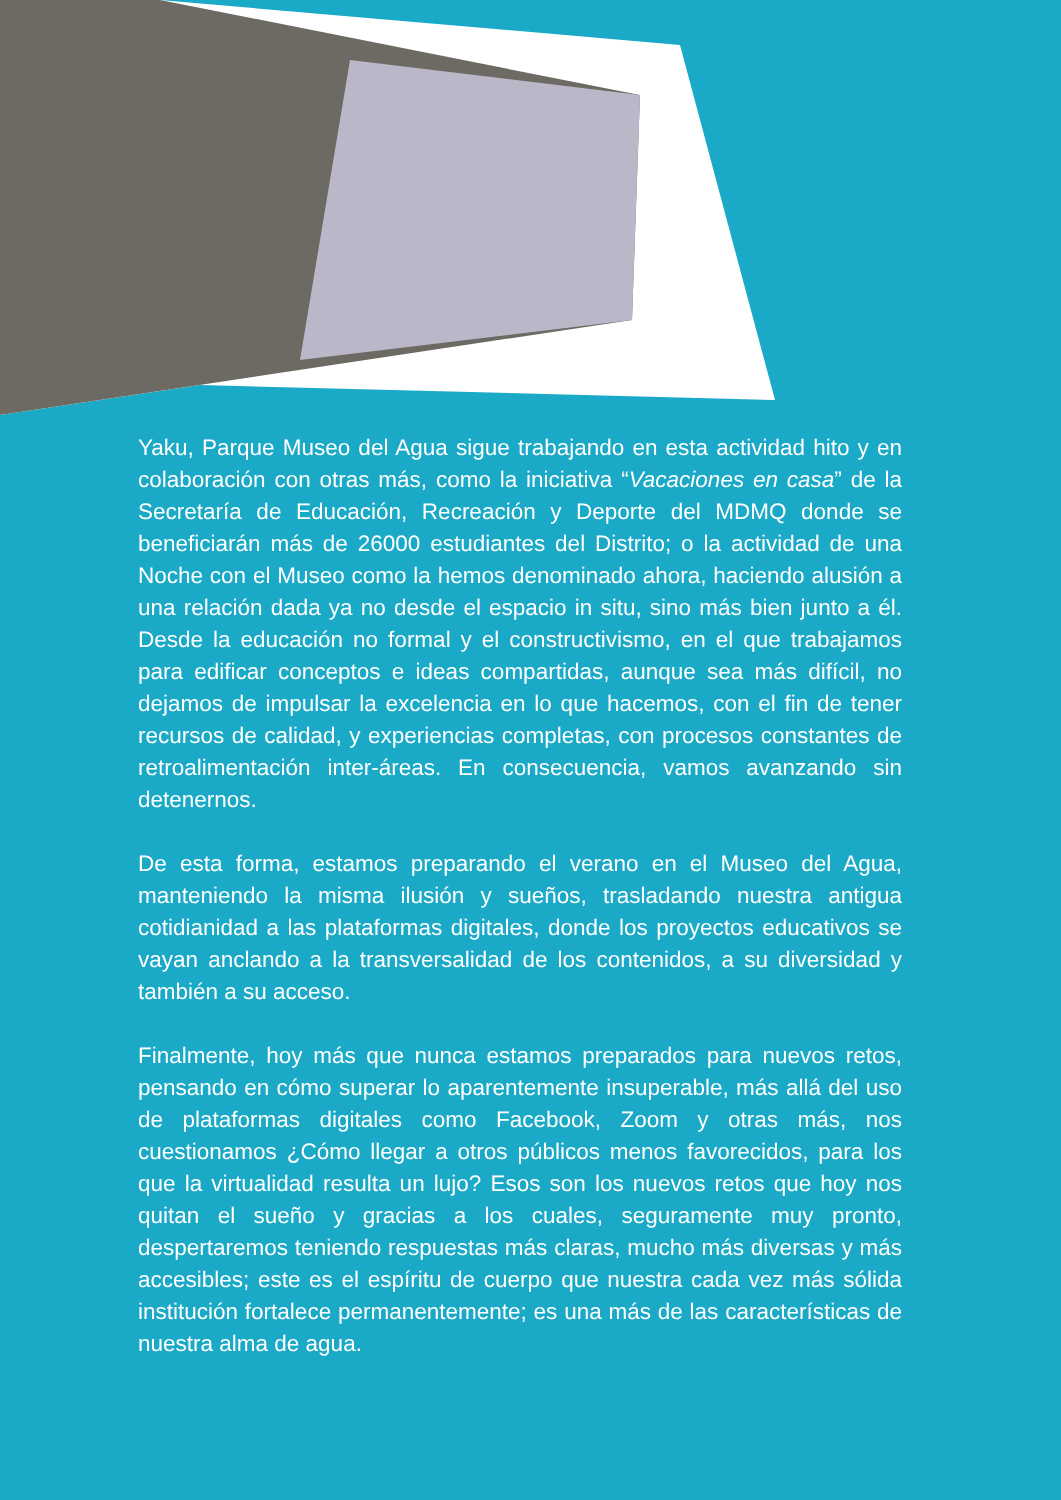Yaku, Parque Museo del Agua sigue trabajando en esta actividad hito y en colaboración con otras más, como la iniciativa “Vacaciones en casa” de la Secretaría de Educación, Recreación y Deporte del MDMQ donde se beneficiarán más de 26000 estudiantes del Distrito; o la actividad de una Noche con el Museo como la hemos denominado ahora, haciendo alusión a una relación dada ya no desde el espacio in situ, sino más bien junto a él. Desde la educación no formal y el constructivismo, en el que trabajamos para edificar conceptos e ideas compartidas, aunque sea más difícil, no dejamos de impulsar la excelencia en lo que hacemos, con el fin de tener recursos de calidad, y experiencias completas, con procesos constantes de retroalimentación inter-áreas. En consecuencia, vamos avanzando sin detenernos.
De esta forma, estamos preparando el verano en el Museo del Agua, manteniendo la misma ilusión y sueños, trasladando nuestra antigua cotidianidad a las plataformas digitales, donde los proyectos educativos se vayan anclando a la transversalidad de los contenidos, a su diversidad y también a su acceso.
Finalmente, hoy más que nunca estamos preparados para nuevos retos, pensando en cómo superar lo aparentemente insuperable, más allá del uso de plataformas digitales como Facebook, Zoom y otras más, nos cuestionamos ¿Cómo llegar a otros públicos menos favorecidos, para los que la virtualidad resulta un lujo? Esos son los nuevos retos que hoy nos quitan el sueño y gracias a los cuales, seguramente muy pronto, despertaremos teniendo respuestas más claras, mucho más diversas y más accesibles; este es el espíritu de cuerpo que nuestra cada vez más sólida institución fortalece permanentemente; es una más de las características de nuestra alma de agua.